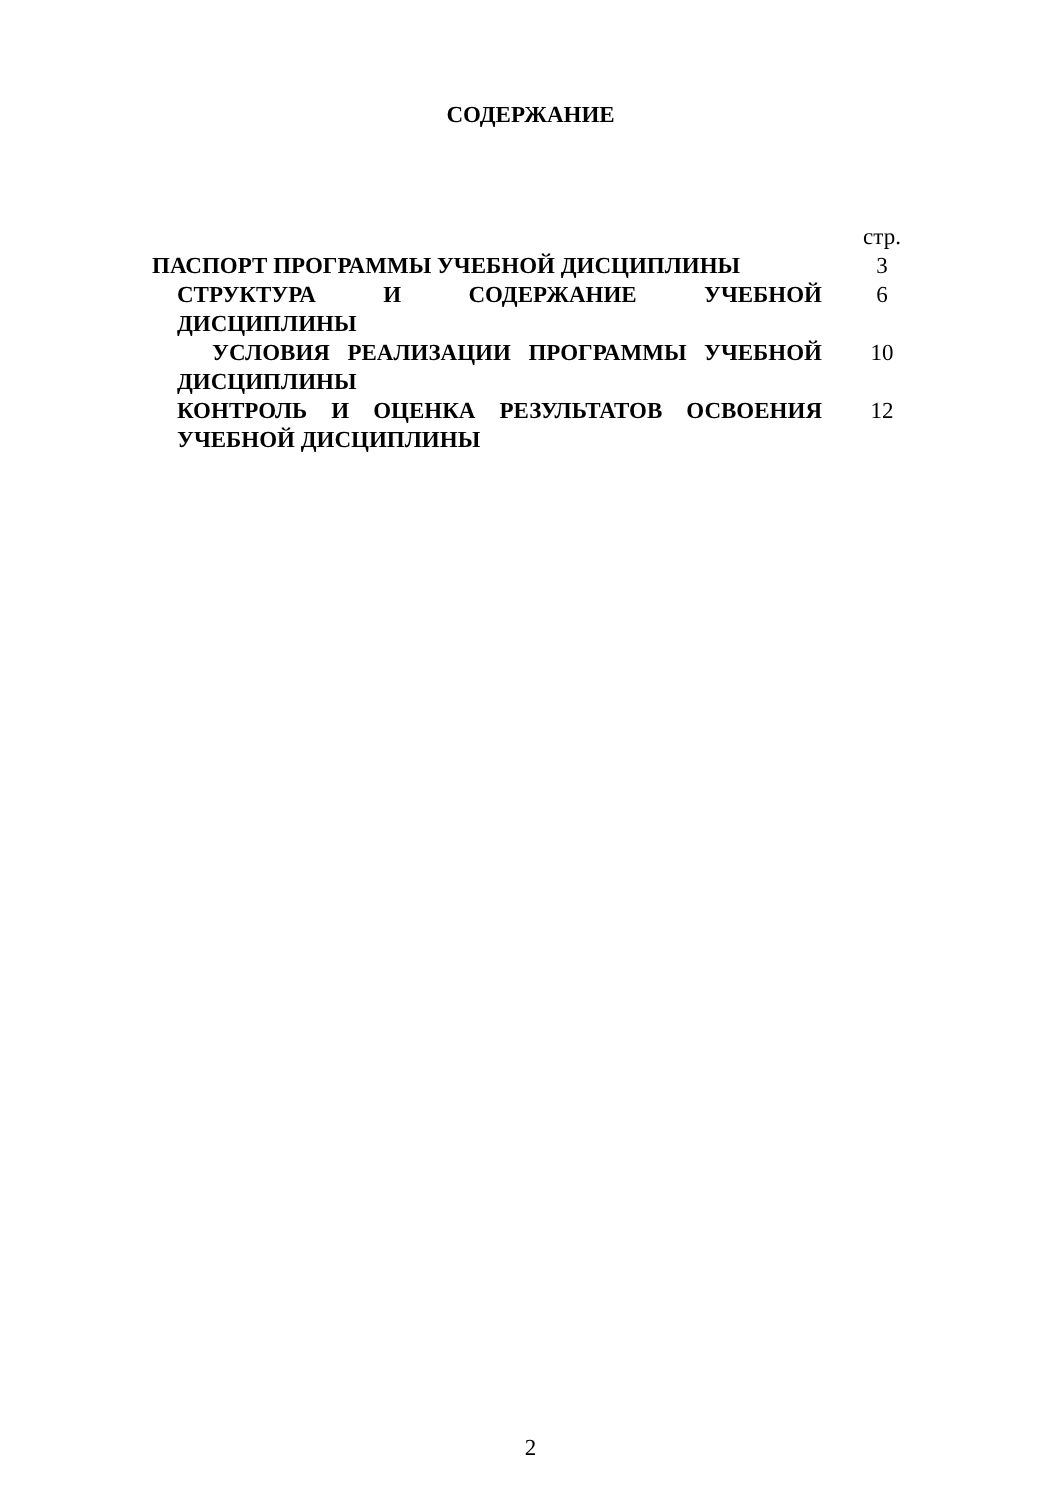СОДЕРЖАНИЕ
| | стр. |
| ПАСПОРТ ПРОГРАММЫ УЧЕБНОЙ ДИСЦИПЛИНЫ | 3 |
| СТРУКТУРА И СОДЕРЖАНИЕ УЧЕБНОЙ ДИСЦИПЛИНЫ | 6 |
| УСЛОВИЯ РЕАЛИЗАЦИИ ПРОГРАММЫ УЧЕБНОЙ ДИСЦИПЛИНЫ | 10 |
| КОНТРОЛЬ И ОЦЕНКА РЕЗУЛЬТАТОВ ОСВОЕНИЯ УЧЕБНОЙ ДИСЦИПЛИНЫ | 12 |
2